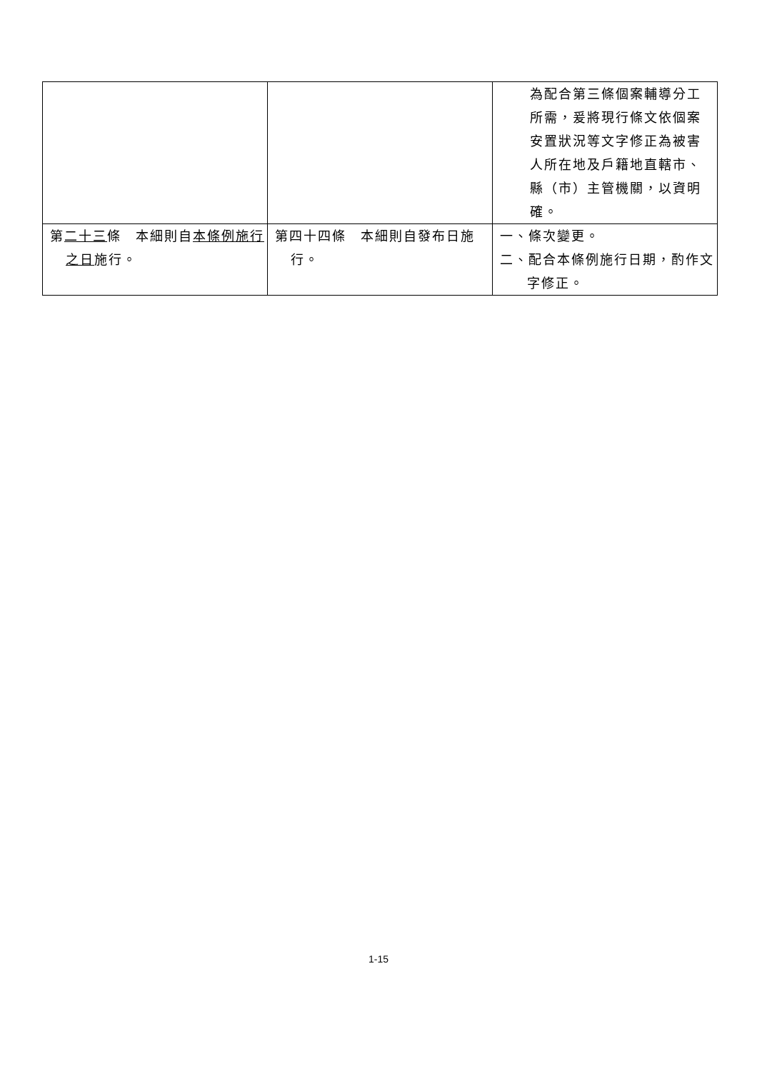| | | 為配合第三條個案輔導分工所需，爰將現行條文依個案安置狀況等文字修正為被害人所在地及戶籍地直轄市、縣（市）主管機關，以資明確。 |
| 第 二十三 條 本細則自 本條例施行之日 施行。 | 第四十四條 本細則自發布日施行。 | 一、條次變更。 二、配合本條例施行日期，酌作文字修正。 |
1-15